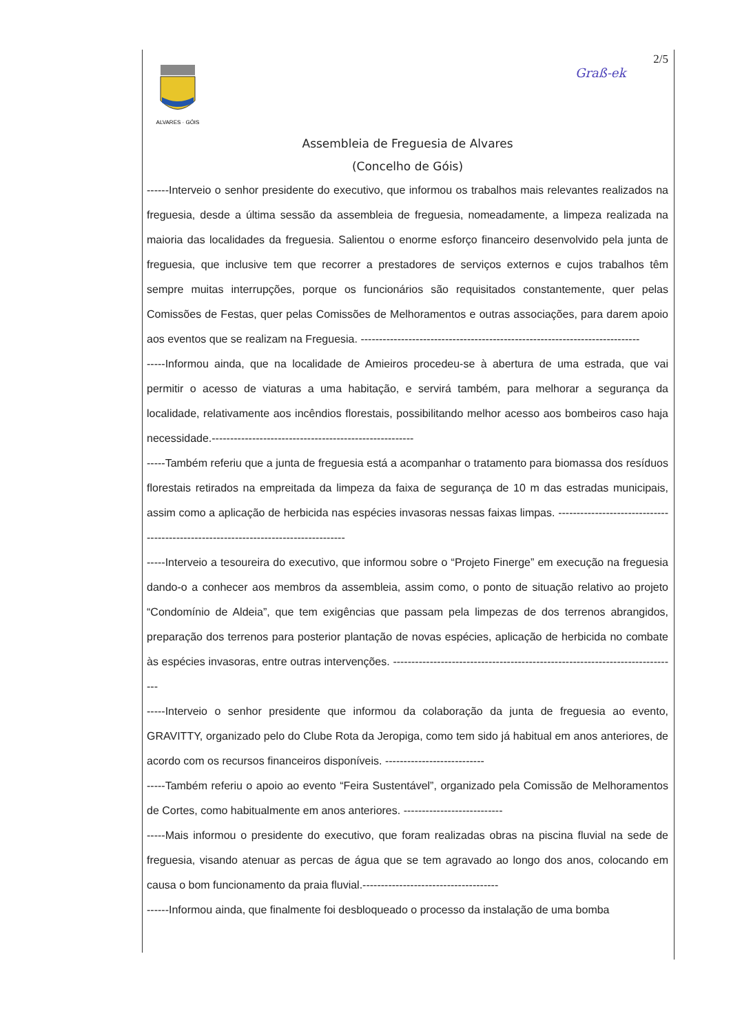Graß-ek
2/5
ALVARES · GÓIS
Assembleia de Freguesia de Alvares
(Concelho de Góis)
------Interveio o senhor presidente do executivo, que informou os trabalhos mais relevantes realizados na freguesia, desde a última sessão da assembleia de freguesia, nomeadamente, a limpeza realizada na maioria das localidades da freguesia. Salientou o enorme esforço financeiro desenvolvido pela junta de freguesia, que inclusive tem que recorrer a prestadores de serviços externos e cujos trabalhos têm sempre muitas interrupções, porque os funcionários são requisitados constantemente, quer pelas Comissões de Festas, quer pelas Comissões de Melhoramentos e outras associações, para darem apoio aos eventos que se realizam na Freguesia. ----------------------------------------------------------------------------
-----Informou ainda, que na localidade de Amieiros procedeu-se à abertura de uma estrada, que vai permitir o acesso de viaturas a uma habitação, e servirá também, para melhorar a segurança da localidade, relativamente aos incêndios florestais, possibilitando melhor acesso aos bombeiros caso haja necessidade.-------------------------------------------------------
-----Também referiu que a junta de freguesia está a acompanhar o tratamento para biomassa dos resíduos florestais retirados na empreitada da limpeza da faixa de segurança de 10 m das estradas municipais, assim como a aplicação de herbicida nas espécies invasoras nessas faixas limpas. ------------------------------------------------------------------------------------
-----Interveio a tesoureira do executivo, que informou sobre o “Projeto Finerge” em execução na freguesia dando-o a conhecer aos membros da assembleia, assim como, o ponto de situação relativo ao projeto “Condomínio de Aldeia”, que tem exigências que passam pela limpezas de dos terrenos abrangidos, preparação dos terrenos para posterior plantação de novas espécies, aplicação de herbicida no combate às espécies invasoras, entre outras intervenções. ------------------------------------------------------------------------------
-----Interveio o senhor presidente que informou da colaboração da junta de freguesia ao evento, GRAVITTY, organizado pelo do Clube Rota da Jeropiga, como tem sido já habitual em anos anteriores, de acordo com os recursos financeiros disponíveis. ---------------------------
-----Também referiu o apoio ao evento “Feira Sustentável”, organizado pela Comissão de Melhoramentos de Cortes, como habitualmente em anos anteriores. ---------------------------
-----Mais informou o presidente do executivo, que foram realizadas obras na piscina fluvial na sede de freguesia, visando atenuar as percas de água que se tem agravado ao longo dos anos, colocando em causa o bom funcionamento da praia fluvial.-------------------------------------
------Informou ainda, que finalmente foi desbloqueado o processo da instalação de uma bomba